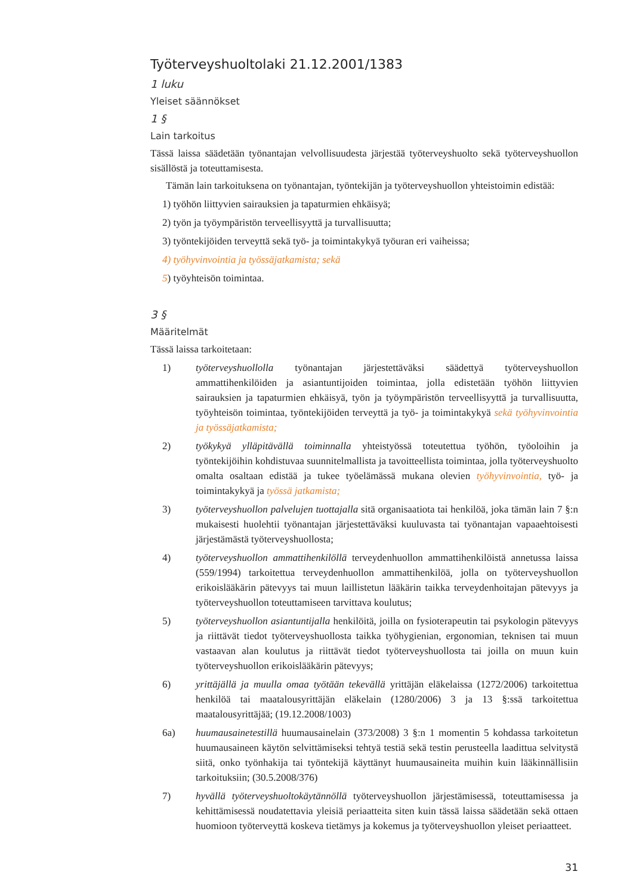Työterveyshuoltolaki 21.12.2001/1383
1 luku
Yleiset säännökset
1 §
Lain tarkoitus
Tässä laissa säädetään työnantajan velvollisuudesta järjestää työterveyshuolto sekä työterveyshuollon sisällöstä ja toteuttamisesta.
Tämän lain tarkoituksena on työnantajan, työntekijän ja työterveyshuollon yhteistoimin edistää:
1) työhön liittyvien sairauksien ja tapaturmien ehkäisyä;
2) työn ja työympäristön terveellisyyttä ja turvallisuutta;
3) työntekijöiden terveyttä sekä työ- ja toimintakykyä työuran eri vaiheissa;
4) työhyvinvointia ja työssäjatkamista; sekä
5) työyhteisön toimintaa.
3 §
Määritelmät
Tässä laissa tarkoitetaan:
1) työterveyshuollolla työnantajan järjestettäväksi säädettyä työterveyshuollon ammattihenkilöiden ja asiantuntijoiden toimintaa, jolla edistetään työhön liittyvien sairauksien ja tapaturmien ehkäisyä, työn ja työympäristön terveellisyyttä ja turvallisuutta, työyhteisön toimintaa, työntekijöiden terveyttä ja työ- ja toimintakykyä sekä työhyvinvointia ja työssäjatkamista;
2) työkykyä ylläpitävällä toiminnalla yhteistyössä toteutettua työhön, työoloihin ja työntekijöihin kohdistuvaa suunnitelmallista ja tavoitteellista toimintaa, jolla työterveyshuolto omalta osaltaan edistää ja tukee työelämässä mukana olevien työhyvinvointia, työ- ja toimintakykyä ja työssä jatkamista;
3) työterveyshuollon palvelujen tuottajalla sitä organisaatiota tai henkilöä, joka tämän lain 7 §:n mukaisesti huolehtii työnantajan järjestettäväksi kuuluvasta tai työnantajan vapaaehtoisesti järjestämästä työterveyshuollosta;
4) työterveyshuollon ammattihenkilöllä terveydenhuollon ammattihenkilöistä annetussa laissa (559/1994) tarkoitettua terveydenhuollon ammattihenkilöä, jolla on työterveyshuollon erikoislääkärin pätevyys tai muun laillistetun lääkärin taikka terveydenhoitajan pätevyys ja työterveyshuollon toteuttamiseen tarvittava koulutus;
5) työterveyshuollon asiantuntijalla henkilöitä, joilla on fysioterapeutin tai psykologin pätevyys ja riittävät tiedot työterveyshuollosta taikka työhygienian, ergonomian, teknisen tai muun vastaavan alan koulutus ja riittävät tiedot työterveyshuollosta tai joilla on muun kuin työterveyshuollon erikoislääkärin pätevyys;
6) yrittäjällä ja muulla omaa työtään tekevällä yrittäjän eläkelaissa (1272/2006) tarkoitettua henkilöä tai maatalousyrittäjän eläkelain (1280/2006) 3 ja 13 §:ssä tarkoitettua maatalousyrittäjää; (19.12.2008/1003)
6a) huumausainetestillä huumausainelain (373/2008) 3 §:n 1 momentin 5 kohdassa tarkoitetun huumausaineen käytön selvittämiseksi tehtyä testiä sekä testin perusteella laadittua selvitystä siitä, onko työnhakija tai työntekijä käyttänyt huumausaineita muihin kuin lääkinnällisiin tarkoituksiin; (30.5.2008/376)
7) hyvällä työterveyshuoltokäytännöllä työterveyshuollon järjestämisessä, toteuttamisessa ja kehittämisessä noudatettavia yleisiä periaatteita siten kuin tässä laissa säädetään sekä ottaen huomioon työterveyttä koskeva tietämys ja kokemus ja työterveyshuollon yleiset periaatteet.
31